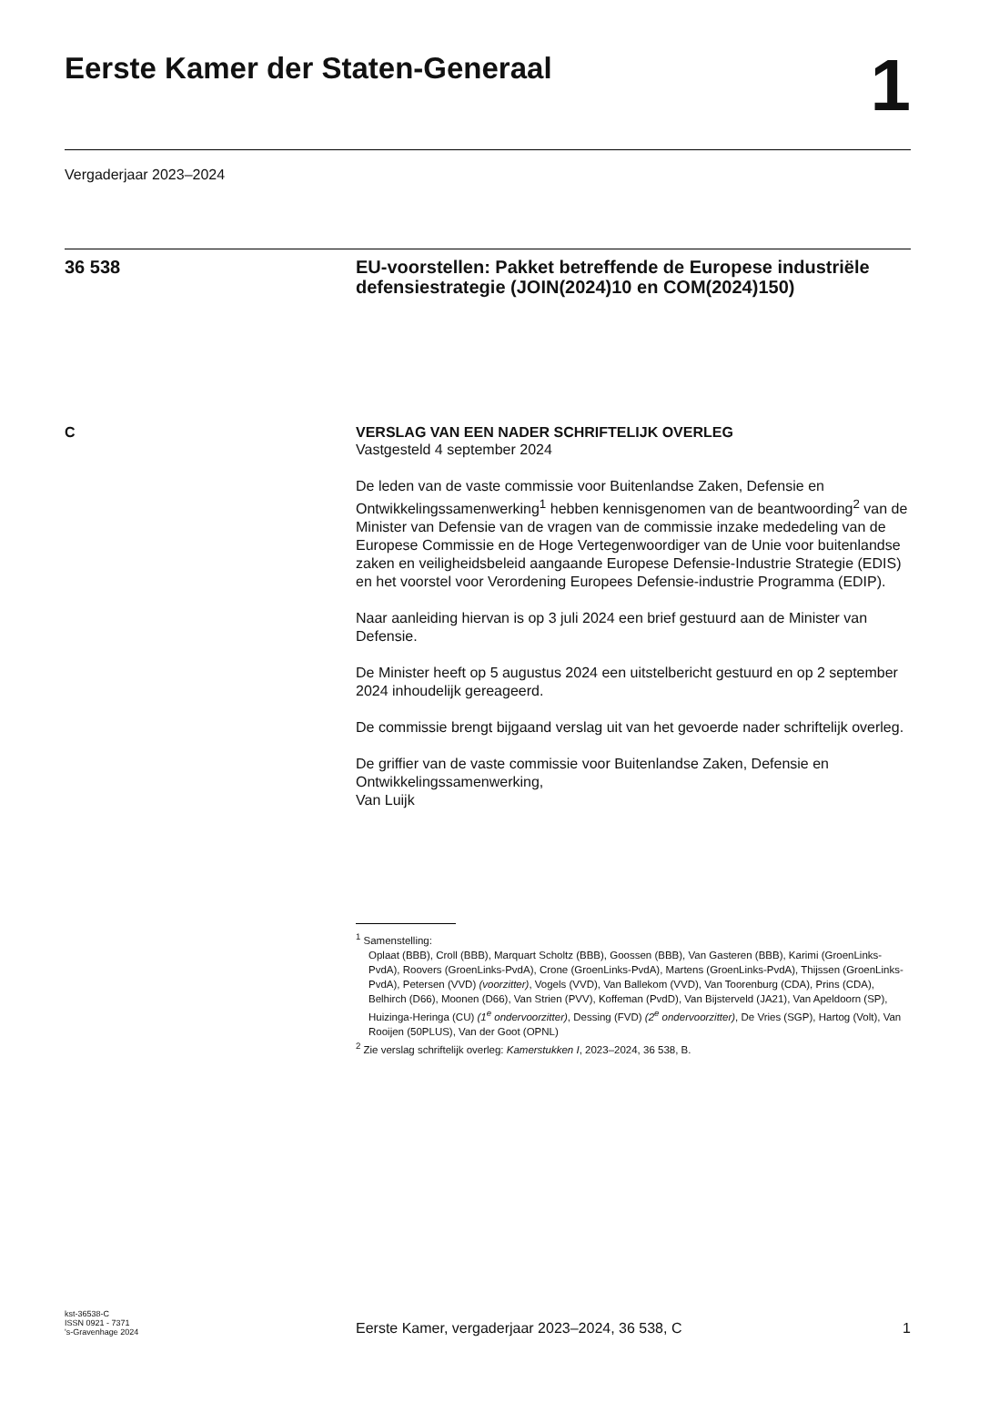Eerste Kamer der Staten-Generaal
1
Vergaderjaar 2023–2024
36 538
EU-voorstellen: Pakket betreffende de Europese industriële defensiestrategie (JOIN(2024)10 en COM(2024)150)
C VERSLAG VAN EEN NADER SCHRIFTELIJK OVERLEG
Vastgesteld 4 september 2024
De leden van de vaste commissie voor Buitenlandse Zaken, Defensie en Ontwikkelingssamenwerking<sup>1</sup> hebben kennisgenomen van de beantwoording<sup>2</sup> van de Minister van Defensie van de vragen van de commissie inzake mededeling van de Europese Commissie en de Hoge Vertegenwoordiger van de Unie voor buitenlandse zaken en veiligheidsbeleid aangaande Europese Defensie-Industrie Strategie (EDIS) en het voorstel voor Verordening Europees Defensie-industrie Programma (EDIP).
Naar aanleiding hiervan is op 3 juli 2024 een brief gestuurd aan de Minister van Defensie.
De Minister heeft op 5 augustus 2024 een uitstelbericht gestuurd en op 2 september 2024 inhoudelijk gereageerd.
De commissie brengt bijgaand verslag uit van het gevoerde nader schriftelijk overleg.
De griffier van de vaste commissie voor Buitenlandse Zaken, Defensie en Ontwikkelingssamenwerking,
Van Luijk
<sup>1</sup> Samenstelling:
Oplaat (BBB), Croll (BBB), Marquart Scholtz (BBB), Goossen (BBB), Van Gasteren (BBB), Karimi (GroenLinks-PvdA), Roovers (GroenLinks-PvdA), Crone (GroenLinks-PvdA), Martens (GroenLinks-PvdA), Thijssen (GroenLinks-PvdA), Petersen (VVD) (voorzitter), Vogels (VVD), Van Ballekom (VVD), Van Toorenburg (CDA), Prins (CDA), Belhirch (D66), Moonen (D66), Van Strien (PVV), Koffeman (PvdD), Van Bijsterveld (JA21), Van Apeldoorn (SP), Huizinga-Heringa (CU) (1<sup>e</sup> ondervoorzitter), Dessing (FVD) (2<sup>e</sup> ondervoorzitter), De Vries (SGP), Hartog (Volt), Van Rooijen (50PLUS), Van der Goot (OPNL)
<sup>2</sup> Zie verslag schriftelijk overleg: Kamerstukken I, 2023–2024, 36 538, B.
kst-36538-C
ISSN 0921 - 7371
's-Gravenhage 2024
Eerste Kamer, vergaderjaar 2023–2024, 36 538, C
1